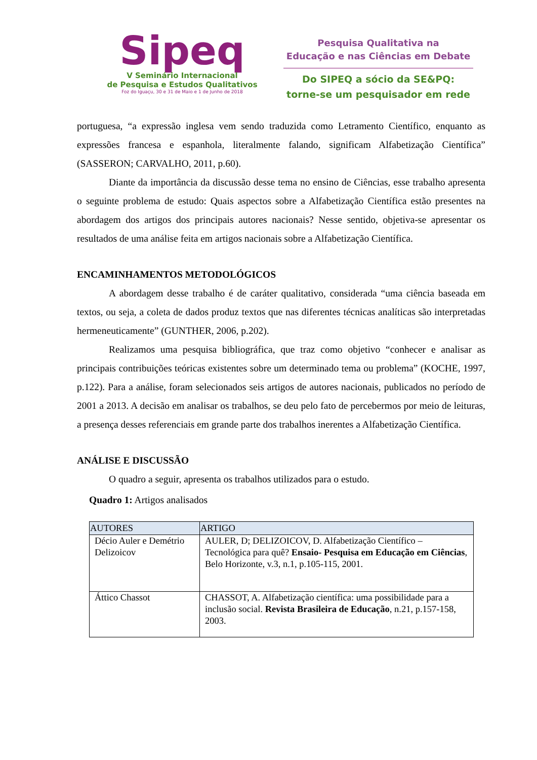Sipeq
V Seminário Internacional
de Pesquisa e Estudos Qualitativos
Foz do Iguaçu, 30 e 31 de Maio e 1 de Junho de 2018
Pesquisa Qualitativa na
Educação e nas Ciências em Debate
Do SIPEQ a sócio da SE&PQ:
torne-se um pesquisador em rede
portuguesa, “a expressão inglesa vem sendo traduzida como Letramento Científico, enquanto as expressões francesa e espanhola, literalmente falando, significam Alfabetização Científica” (SASSERON; CARVALHO, 2011, p.60).
Diante da importância da discussão desse tema no ensino de Ciências, esse trabalho apresenta o seguinte problema de estudo: Quais aspectos sobre a Alfabetização Científica estão presentes na abordagem dos artigos dos principais autores nacionais? Nesse sentido, objetiva-se apresentar os resultados de uma análise feita em artigos nacionais sobre a Alfabetização Científica.
ENCAMINHAMENTOS METODOLÓGICOS
A abordagem desse trabalho é de caráter qualitativo, considerada “uma ciência baseada em textos, ou seja, a coleta de dados produz textos que nas diferentes técnicas analíticas são interpretadas hermeneuticamente” (GUNTHER, 2006, p.202).
Realizamos uma pesquisa bibliográfica, que traz como objetivo “conhecer e analisar as principais contribuições teóricas existentes sobre um determinado tema ou problema” (KOCHE, 1997, p.122). Para a análise, foram selecionados seis artigos de autores nacionais, publicados no período de 2001 a 2013. A decisão em analisar os trabalhos, se deu pelo fato de percebermos por meio de leituras, a presença desses referenciais em grande parte dos trabalhos inerentes a Alfabetização Científica.
ANÁLISE E DISCUSSÃO
O quadro a seguir, apresenta os trabalhos utilizados para o estudo.
Quadro 1: Artigos analisados
| AUTORES | ARTIGO |
| --- | --- |
| Décio Auler e Demétrio Delizoicov | AULER, D; DELIZOICOV, D. Alfabetização Científico – Tecnológica para quê? Ensaio- Pesquisa em Educação em Ciências , Belo Horizonte, v.3, n.1, p.105-115, 2001. |
| Áttico Chassot | CHASSOT, A. Alfabetização científica: uma possibilidade para a inclusão social. Revista Brasileira de Educação , n.21, p.157-158, 2003. |